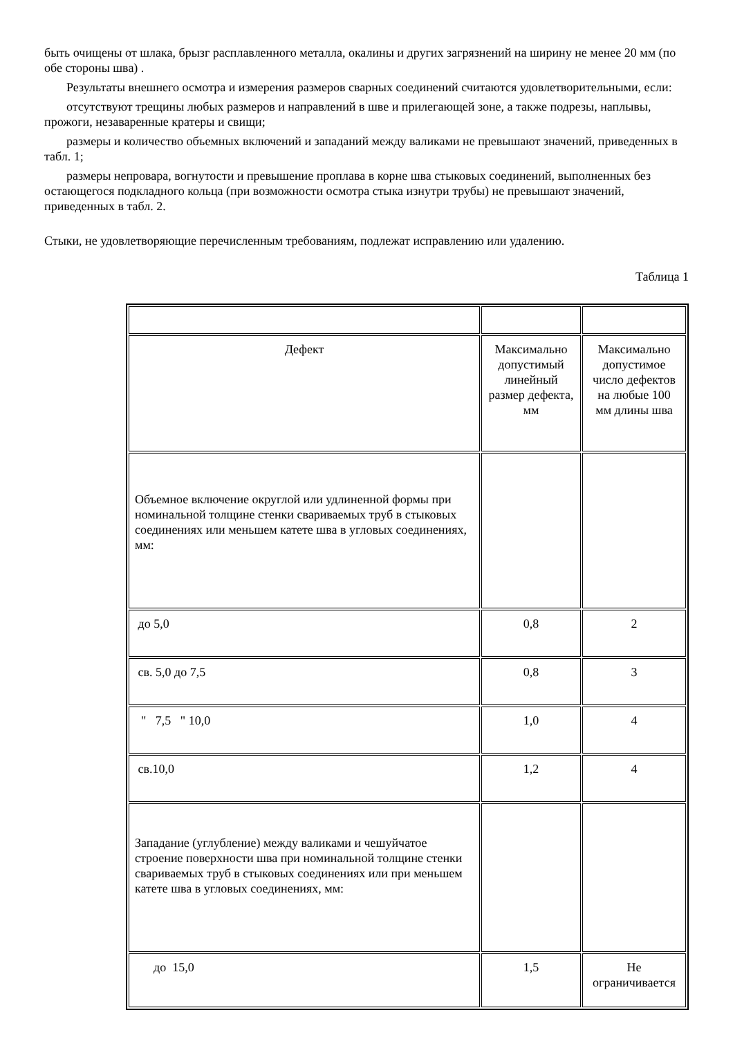быть очищены от шлака, брызг расплавленного металла, окалины и других загрязнений на ширину не менее 20 мм (по обе стороны шва) .
Результаты внешнего осмотра и измерения размеров сварных соединений считаются удовлетворительными, если:
отсутствуют трещины любых размеров и направлений в шве и прилегающей зоне, а также подрезы, наплывы, прожоги, незаваренные кратеры и свищи;
размеры и количество объемных включений и западаний между валиками не превышают значений, приведенных в табл. 1;
размеры непровара, вогнутости и превышение проплава в корне шва стыковых соединений, выполненных без остающегося подкладного кольца (при возможности осмотра стыка изнутри трубы) не превышают значений, приведенных в табл. 2.
Стыки, не удовлетворяющие перечисленным требованиям, подлежат исправлению или удалению.
Таблица 1
| Дефект | Максимально допустимый линейный размер дефекта, мм | Максимально допустимое число дефектов на любые 100 мм длины шва |
| Объемное включение округлой или удлиненной формы при номинальной толщине стенки свариваемых труб в стыковых соединениях или меньшем катете шва в угловых соединениях, мм: | | |
| до 5,0 | 0,8 | 2 |
| св. 5,0 до 7,5 | 0,8 | 3 |
| " 7,5 " 10,0 | 1,0 | 4 |
| св.10,0 | 1,2 | 4 |
| Западание (углубление) между валиками и чешуйчатое строение поверхности шва при номинальной толщине стенки свариваемых труб в стыковых соединениях или при меньшем катете шва в угловых соединениях, мм: | | |
| до 15,0 | 1,5 | Не ограничивается |